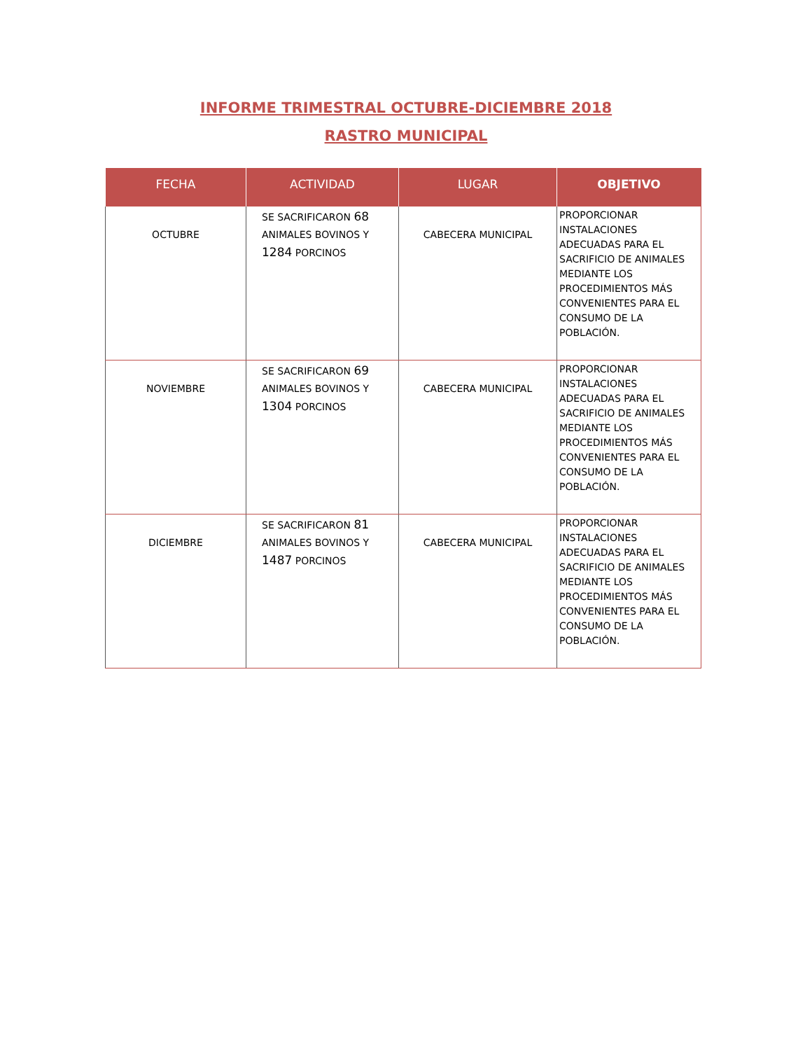INFORME TRIMESTRAL OCTUBRE-DICIEMBRE 2018
RASTRO MUNICIPAL
| FECHA | ACTIVIDAD | LUGAR | OBJETIVO |
| --- | --- | --- | --- |
| OCTUBRE | SE SACRIFICARON 68 ANIMALES BOVINOS Y 1284 PORCINOS | CABECERA MUNICIPAL | PROPORCIONAR INSTALACIONES ADECUADAS PARA EL SACRIFICIO DE ANIMALES MEDIANTE LOS PROCEDIMIENTOS MÁS CONVENIENTES PARA EL CONSUMO DE LA POBLACIÓN. |
| NOVIEMBRE | SE SACRIFICARON 69 ANIMALES BOVINOS Y 1304 PORCINOS | CABECERA MUNICIPAL | PROPORCIONAR INSTALACIONES ADECUADAS PARA EL SACRIFICIO DE ANIMALES MEDIANTE LOS PROCEDIMIENTOS MÁS CONVENIENTES PARA EL CONSUMO DE LA POBLACIÓN. |
| DICIEMBRE | SE SACRIFICARON 81 ANIMALES BOVINOS Y 1487 PORCINOS | CABECERA MUNICIPAL | PROPORCIONAR INSTALACIONES ADECUADAS PARA EL SACRIFICIO DE ANIMALES MEDIANTE LOS PROCEDIMIENTOS MÁS CONVENIENTES PARA EL CONSUMO DE LA POBLACIÓN. |